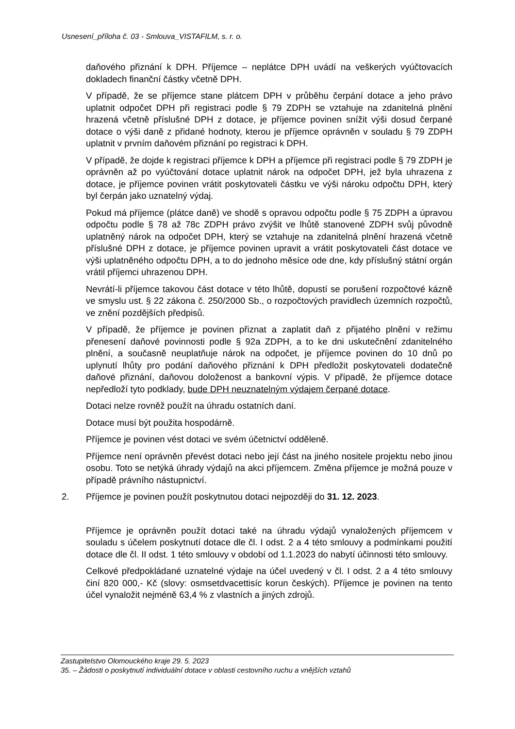Usnesení_příloha č. 03 - Smlouva_VISTAFILM, s. r. o.
daňového přiznání k DPH. Příjemce – neplátce DPH uvádí na veškerých vyúčtovacích dokladech finanční částky včetně DPH.
V případě, že se příjemce stane plátcem DPH v průběhu čerpání dotace a jeho právo uplatnit odpočet DPH při registraci podle § 79 ZDPH se vztahuje na zdanitelná plnění hrazená včetně příslušné DPH z dotace, je příjemce povinen snížit výši dosud čerpané dotace o výši daně z přidané hodnoty, kterou je příjemce oprávněn v souladu § 79 ZDPH uplatnit v prvním daňovém přiznání po registraci k DPH.
V případě, že dojde k registraci příjemce k DPH a příjemce při registraci podle § 79 ZDPH je oprávněn až po vyúčtování dotace uplatnit nárok na odpočet DPH, jež byla uhrazena z dotace, je příjemce povinen vrátit poskytovateli částku ve výši nároku odpočtu DPH, který byl čerpán jako uznatelný výdaj.
Pokud má příjemce (plátce daně) ve shodě s opravou odpočtu podle § 75 ZDPH a úpravou odpočtu podle § 78 až 78c ZDPH právo zvýšit ve lhůtě stanovené ZDPH svůj původně uplatněný nárok na odpočet DPH, který se vztahuje na zdanitelná plnění hrazená včetně příslušné DPH z dotace, je příjemce povinen upravit a vrátit poskytovateli část dotace ve výši uplatněného odpočtu DPH, a to do jednoho měsíce ode dne, kdy příslušný státní orgán vrátil příjemci uhrazenou DPH.
Nevrátí-li příjemce takovou část dotace v této lhůtě, dopustí se porušení rozpočtové kázně ve smyslu ust. § 22 zákona č. 250/2000 Sb., o rozpočtových pravidlech územních rozpočtů, ve znění pozdějších předpisů.
V případě, že příjemce je povinen přiznat a zaplatit daň z přijatého plnění v režimu přenesení daňové povinnosti podle § 92a ZDPH, a to ke dni uskutečnění zdanitelného plnění, a současně neuplatňuje nárok na odpočet, je příjemce povinen do 10 dnů po uplynutí lhůty pro podání daňového přiznání k DPH předložit poskytovateli dodatečně daňové přiznání, daňovou doloženost a bankovní výpis. V případě, že příjemce dotace nepředloží tyto podklady, bude DPH neuznatelným výdajem čerpané dotace.
Dotaci nelze rovněž použít na úhradu ostatních daní.
Dotace musí být použita hospodárně.
Příjemce je povinen vést dotaci ve svém účetnictví odděleně.
Příjemce není oprávněn převést dotaci nebo její část na jiného nositele projektu nebo jinou osobu. Toto se netýká úhrady výdajů na akci příjemcem. Změna příjemce je možná pouze v případě právního nástupnictví.
2. Příjemce je povinen použít poskytnutou dotaci nejpozději do 31. 12. 2023.
Příjemce je oprávněn použít dotaci také na úhradu výdajů vynaložených příjemcem v souladu s účelem poskytnutí dotace dle čl. I odst. 2 a 4 této smlouvy a podmínkami použití dotace dle čl. II odst. 1 této smlouvy v období od 1.1.2023 do nabytí účinnosti této smlouvy.
Celkové předpokládané uznatelné výdaje na účel uvedený v čl. I odst. 2 a 4 této smlouvy činí 820 000,- Kč (slovy: osmsetdvacettisíc korun českých). Příjemce je povinen na tento účel vynaložit nejméně 63,4 % z vlastních a jiných zdrojů.
Zastupitelstvo Olomouckého kraje 29. 5. 2023
35. – Žádosti o poskytnutí individuální dotace v oblasti cestovního ruchu a vnějších vztahů